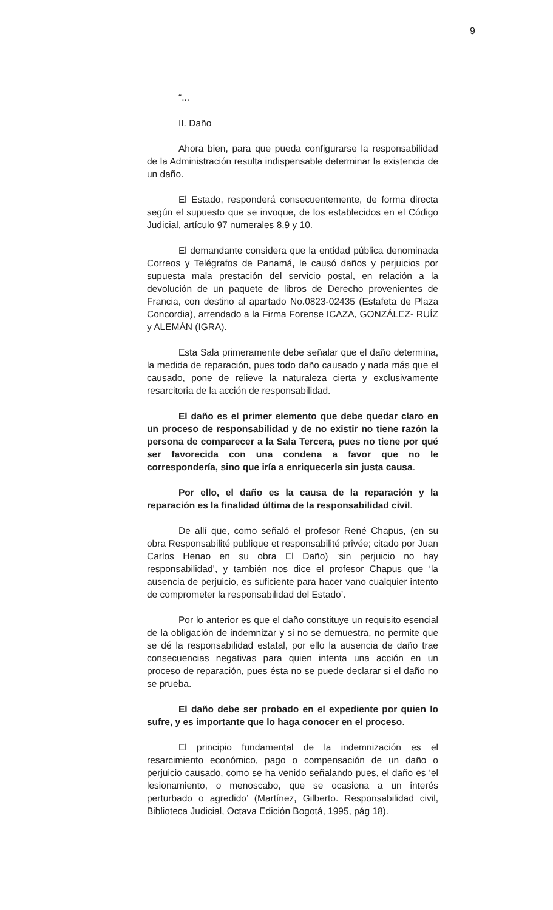9
“...
II. Daño
Ahora bien, para que pueda configurarse la responsabilidad de la Administración resulta indispensable determinar la existencia de un daño.
El Estado, responderá consecuentemente, de forma directa según el supuesto que se invoque, de los establecidos en el Código Judicial, artículo 97 numerales 8,9 y 10.
El demandante considera que la entidad pública denominada Correos y Telégrafos de Panamá, le causó daños y perjuicios por supuesta mala prestación del servicio postal, en relación a la devolución de un paquete de libros de Derecho provenientes de Francia, con destino al apartado No.0823-02435 (Estafeta de Plaza Concordia), arrendado a la Firma Forense ICAZA, GONZÁLEZ- RUÍZ y ALEMÁN (IGRA).
Esta Sala primeramente debe señalar que el daño determina, la medida de reparación, pues todo daño causado y nada más que el causado, pone de relieve la naturaleza cierta y exclusivamente resarcitoria de la acción de responsabilidad.
El daño es el primer elemento que debe quedar claro en un proceso de responsabilidad y de no existir no tiene razón la persona de comparecer a la Sala Tercera, pues no tiene por qué ser favorecida con una condena a favor que no le correspondería, sino que iría a enriquecerla sin justa causa.
Por ello, el daño es la causa de la reparación y la reparación es la finalidad última de la responsabilidad civil.
De allí que, como señaló el profesor René Chapus, (en su obra Responsabilité publique et responsabilité privée; citado por Juan Carlos Henao en su obra El Daño) ‘sin perjuicio no hay responsabilidad’, y también nos dice el profesor Chapus que ‘la ausencia de perjuicio, es suficiente para hacer vano cualquier intento de comprometer la responsabilidad del Estado’.
Por lo anterior es que el daño constituye un requisito esencial de la obligación de indemnizar y si no se demuestra, no permite que se dé la responsabilidad estatal, por ello la ausencia de daño trae consecuencias negativas para quien intenta una acción en un proceso de reparación, pues ésta no se puede declarar si el daño no se prueba.
El daño debe ser probado en el expediente por quien lo sufre, y es importante que lo haga conocer en el proceso.
El principio fundamental de la indemnización es el resarcimiento económico, pago o compensación de un daño o perjuicio causado, como se ha venido señalando pues, el daño es ‘el lesionamiento, o menoscabo, que se ocasiona a un interés perturbado o agredido’ (Martínez, Gilberto. Responsabilidad civil, Biblioteca Judicial, Octava Edición Bogotá, 1995, pág 18).